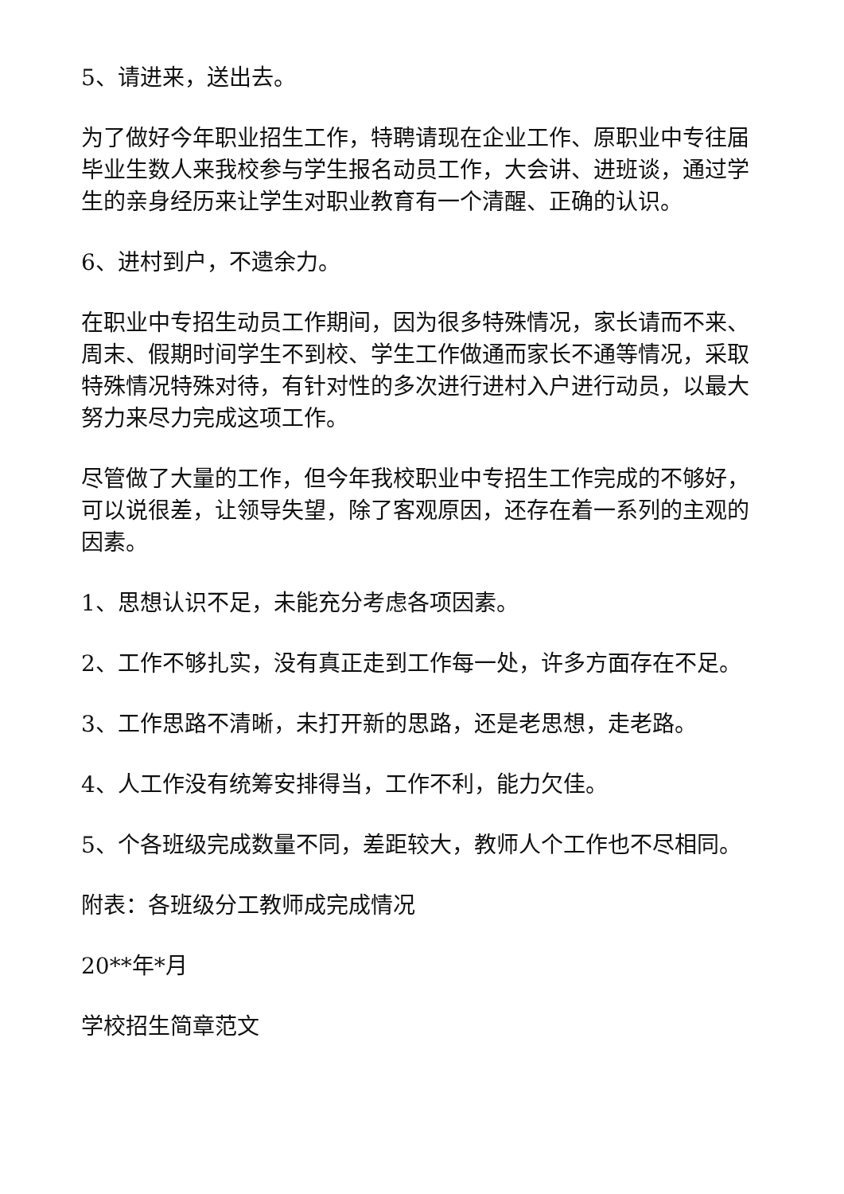5、请进来，送出去。
为了做好今年职业招生工作，特聘请现在企业工作、原职业中专往届毕业生数人来我校参与学生报名动员工作，大会讲、进班谈，通过学生的亲身经历来让学生对职业教育有一个清醒、正确的认识。
6、进村到户，不遗余力。
在职业中专招生动员工作期间，因为很多特殊情况，家长请而不来、周末、假期时间学生不到校、学生工作做通而家长不通等情况，采取特殊情况特殊对待，有针对性的多次进行进村入户进行动员，以最大努力来尽力完成这项工作。
尽管做了大量的工作，但今年我校职业中专招生工作完成的不够好，可以说很差，让领导失望，除了客观原因，还存在着一系列的主观的因素。
1、思想认识不足，未能充分考虑各项因素。
2、工作不够扎实，没有真正走到工作每一处，许多方面存在不足。
3、工作思路不清晰，未打开新的思路，还是老思想，走老路。
4、人工作没有统筹安排得当，工作不利，能力欠佳。
5、个各班级完成数量不同，差距较大，教师人个工作也不尽相同。
附表：各班级分工教师成完成情况
20**年*月
学校招生简章范文